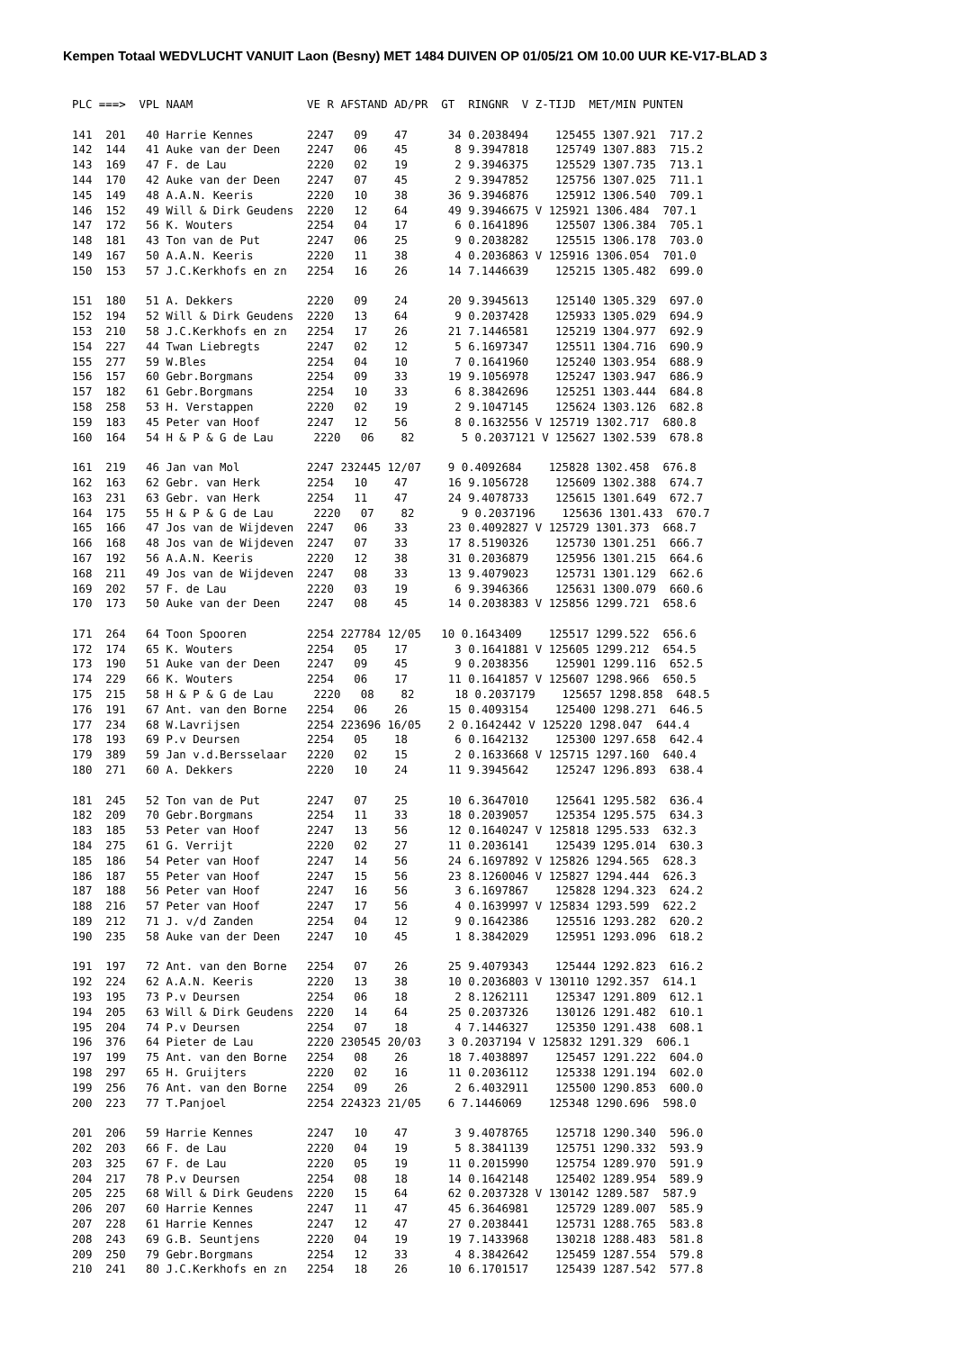Kempen Totaal WEDVLUCHT VANUIT Laon (Besny) MET 1484 DUIVEN OP 01/05/21 OM 10.00 UUR KE-V17-BLAD 3
PLC ===>  VPL NAAM                 VE R AFSTAND AD/PR  GT  RINGNR  V Z-TIJD  MET/MIN PUNTEN

141  201   40 Harrie Kennes        2247   09    47      34 0.2038494    125455 1307.921  717.2
142  144   41 Auke van der Deen    2247   06    45       8 9.3947818    125749 1307.883  715.2
143  169   47 F. de Lau            2220   02    19       2 9.3946375    125529 1307.735  713.1
144  170   42 Auke van der Deen    2247   07    45       2 9.3947852    125756 1307.025  711.1
145  149   48 A.A.N. Keeris        2220   10    38      36 9.3946876    125912 1306.540  709.1
146  152   49 Will & Dirk Geudens  2220   12    64      49 9.3946675 V 125921 1306.484  707.1
147  172   56 K. Wouters           2254   04    17       6 0.1641896    125507 1306.384  705.1
148  181   43 Ton van de Put       2247   06    25       9 0.2038282    125515 1306.178  703.0
149  167   50 A.A.N. Keeris        2220   11    38       4 0.2036863 V 125916 1306.054  701.0
150  153   57 J.C.Kerkhofs en zn   2254   16    26      14 7.1446639    125215 1305.482  699.0

151  180   51 A. Dekkers           2220   09    24      20 9.3945613    125140 1305.329  697.0
152  194   52 Will & Dirk Geudens  2220   13    64       9 0.2037428    125933 1305.029  694.9
153  210   58 J.C.Kerkhofs en zn   2254   17    26      21 7.1446581    125219 1304.977  692.9
154  227   44 Twan Liebregts       2247   02    12       5 6.1697347    125511 1304.716  690.9
155  277   59 W.Bles               2254   04    10       7 0.1641960    125240 1303.954  688.9
156  157   60 Gebr.Borgmans        2254   09    33      19 9.1056978    125247 1303.947  686.9
157  182   61 Gebr.Borgmans        2254   10    33       6 8.3842696    125251 1303.444  684.8
158  258   53 H. Verstappen        2220   02    19       2 9.1047145    125624 1303.126  682.8
159  183   45 Peter van Hoof       2247   12    56       8 0.1632556 V 125719 1302.717  680.8
160  164   54 H & P & G de Lau      2220   06    82       5 0.2037121 V 125627 1302.539  678.8

161  219   46 Jan van Mol          2247 232445 12/07    9 0.4092684    125828 1302.458  676.8
162  163   62 Gebr. van Herk       2254   10    47      16 9.1056728    125609 1302.388  674.7
163  231   63 Gebr. van Herk       2254   11    47      24 9.4078733    125615 1301.649  672.7
164  175   55 H & P & G de Lau      2220   07    82       9 0.2037196    125636 1301.433  670.7
165  166   47 Jos van de Wijdeven  2247   06    33      23 0.4092827 V 125729 1301.373  668.7
166  168   48 Jos van de Wijdeven  2247   07    33      17 8.5190326    125730 1301.251  666.7
167  192   56 A.A.N. Keeris        2220   12    38      31 0.2036879    125956 1301.215  664.6
168  211   49 Jos van de Wijdeven  2247   08    33      13 9.4079023    125731 1301.129  662.6
169  202   57 F. de Lau            2220   03    19       6 9.3946366    125631 1300.079  660.6
170  173   50 Auke van der Deen    2247   08    45      14 0.2038383 V 125856 1299.721  658.6

171  264   64 Toon Spooren         2254 227784 12/05   10 0.1643409    125517 1299.522  656.6
172  174   65 K. Wouters           2254   05    17       3 0.1641881 V 125605 1299.212  654.5
173  190   51 Auke van der Deen    2247   09    45       9 0.2038356    125901 1299.116  652.5
174  229   66 K. Wouters           2254   06    17      11 0.1641857 V 125607 1298.966  650.5
175  215   58 H & P & G de Lau      2220   08    82      18 0.2037179    125657 1298.858  648.5
176  191   67 Ant. van den Borne   2254   06    26      15 0.4093154    125400 1298.271  646.5
177  234   68 W.Lavrijsen          2254 223696 16/05    2 0.1642442 V 125220 1298.047  644.4
178  193   69 P.v Deursen          2254   05    18       6 0.1642132    125300 1297.658  642.4
179  389   59 Jan v.d.Bersselaar   2220   02    15       2 0.1633668 V 125715 1297.160  640.4
180  271   60 A. Dekkers           2220   10    24      11 9.3945642    125247 1296.893  638.4

181  245   52 Ton van de Put       2247   07    25      10 6.3647010    125641 1295.582  636.4
182  209   70 Gebr.Borgmans        2254   11    33      18 0.2039057    125354 1295.575  634.3
183  185   53 Peter van Hoof       2247   13    56      12 0.1640247 V 125818 1295.533  632.3
184  275   61 G. Verrijt           2220   02    27      11 0.2036141    125439 1295.014  630.3
185  186   54 Peter van Hoof       2247   14    56      24 6.1697892 V 125826 1294.565  628.3
186  187   55 Peter van Hoof       2247   15    56      23 8.1260046 V 125827 1294.444  626.3
187  188   56 Peter van Hoof       2247   16    56       3 6.1697867    125828 1294.323  624.2
188  216   57 Peter van Hoof       2247   17    56       4 0.1639997 V 125834 1293.599  622.2
189  212   71 J. v/d Zanden        2254   04    12       9 0.1642386    125516 1293.282  620.2
190  235   58 Auke van der Deen    2247   10    45       1 8.3842029    125951 1293.096  618.2

191  197   72 Ant. van den Borne   2254   07    26      25 9.4079343    125444 1292.823  616.2
192  224   62 A.A.N. Keeris        2220   13    38      10 0.2036803 V 130110 1292.357  614.1
193  195   73 P.v Deursen          2254   06    18       2 8.1262111    125347 1291.809  612.1
194  205   63 Will & Dirk Geudens  2220   14    64      25 0.2037326    130126 1291.482  610.1
195  204   74 P.v Deursen          2254   07    18       4 7.1446327    125350 1291.438  608.1
196  376   64 Pieter de Lau        2220 230545 20/03    3 0.2037194 V 125832 1291.329  606.1
197  199   75 Ant. van den Borne   2254   08    26      18 7.4038897    125457 1291.222  604.0
198  297   65 H. Gruijters         2220   02    16      11 0.2036112    125338 1291.194  602.0
199  256   76 Ant. van den Borne   2254   09    26       2 6.4032911    125500 1290.853  600.0
200  223   77 T.Panjoel            2254 224323 21/05    6 7.1446069    125348 1290.696  598.0

201  206   59 Harrie Kennes        2247   10    47       3 9.4078765    125718 1290.340  596.0
202  203   66 F. de Lau            2220   04    19       5 8.3841139    125751 1290.332  593.9
203  325   67 F. de Lau            2220   05    19      11 0.2015990    125754 1289.970  591.9
204  217   78 P.v Deursen          2254   08    18      14 0.1642148    125402 1289.954  589.9
205  225   68 Will & Dirk Geudens  2220   15    64      62 0.2037328 V 130142 1289.587  587.9
206  207   60 Harrie Kennes        2247   11    47      45 6.3646981    125729 1289.007  585.9
207  228   61 Harrie Kennes        2247   12    47      27 0.2038441    125731 1288.765  583.8
208  243   69 G.B. Seuntjens       2220   04    19      19 7.1433968    130218 1288.483  581.8
209  250   79 Gebr.Borgmans        2254   12    33       4 8.3842642    125459 1287.554  579.8
210  241   80 J.C.Kerkhofs en zn   2254   18    26      10 6.1701517    125439 1287.542  577.8